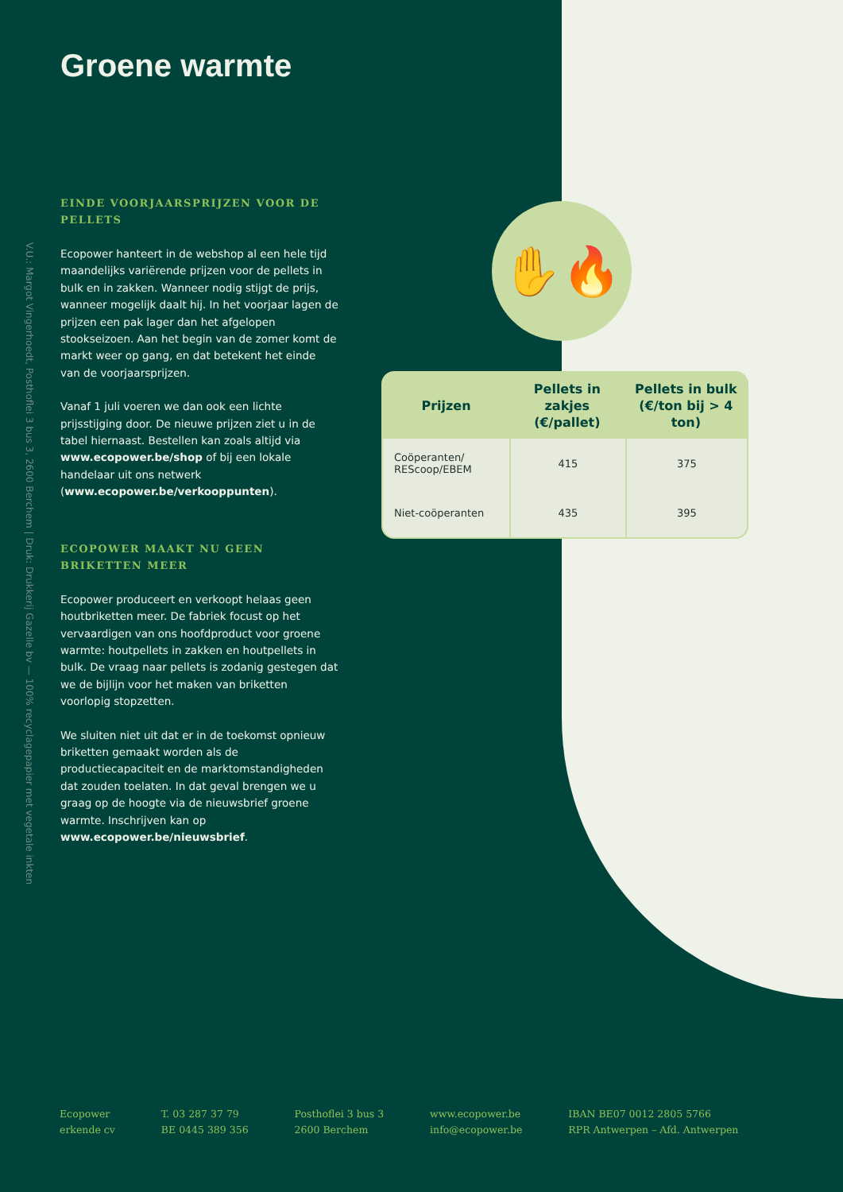V.U.: Margot Vingerhoedt, Posthoflei 3 bus 3, 2600 Berchem | Druk: Drukkerij Gazelle bv — 100% recyclagepapier met vegetale inkten
Groene warmte
EINDE VOORJAARSPRIJZEN VOOR DE PELLETS
Ecopower hanteert in de webshop al een hele tijd maandelijks variërende prijzen voor de pellets in bulk en in zakken. Wanneer nodig stijgt de prijs, wanneer mogelijk daalt hij. In het voorjaar lagen de prijzen een pak lager dan het afgelopen stookseizoen. Aan het begin van de zomer komt de markt weer op gang, en dat betekent het einde van de voorjaarsprijzen.
Vanaf 1 juli voeren we dan ook een lichte prijsstijging door. De nieuwe prijzen ziet u in de tabel hiernaast. Bestellen kan zoals altijd via www.ecopower.be/shop of bij een lokale handelaar uit ons netwerk (www.ecopower.be/verkooppunten).
ECOPOWER MAAKT NU GEEN BRIKETTEN MEER
Ecopower produceert en verkoopt helaas geen houtbriketten meer. De fabriek focust op het vervaardigen van ons hoofdproduct voor groene warmte: houtpellets in zakken en houtpellets in bulk. De vraag naar pellets is zodanig gestegen dat we de bijlijn voor het maken van briketten voorlopig stopzetten.
We sluiten niet uit dat er in de toekomst opnieuw briketten gemaakt worden als de productiecapaciteit en de marktomstandigheden dat zouden toelaten. In dat geval brengen we u graag op de hoogte via de nieuwsbrief groene warmte. Inschrijven kan op www.ecopower.be/nieuwsbrief.
✋🔥
| Prijzen | Pellets in zakjes (€/pallet) | Pellets in bulk (€/ton bij > 4 ton) |
| --- | --- | --- |
| Coöperanten/ REScoop/EBEM | 415 | 375 |
| Niet-coöperanten | 435 | 395 |
Ecopower
erkende cv
T. 03 287 37 79
BE 0445 389 356
Posthoflei 3 bus 3
2600 Berchem
www.ecopower.be
info@ecopower.be
IBAN BE07 0012 2805 5766
RPR Antwerpen – Afd. Antwerpen